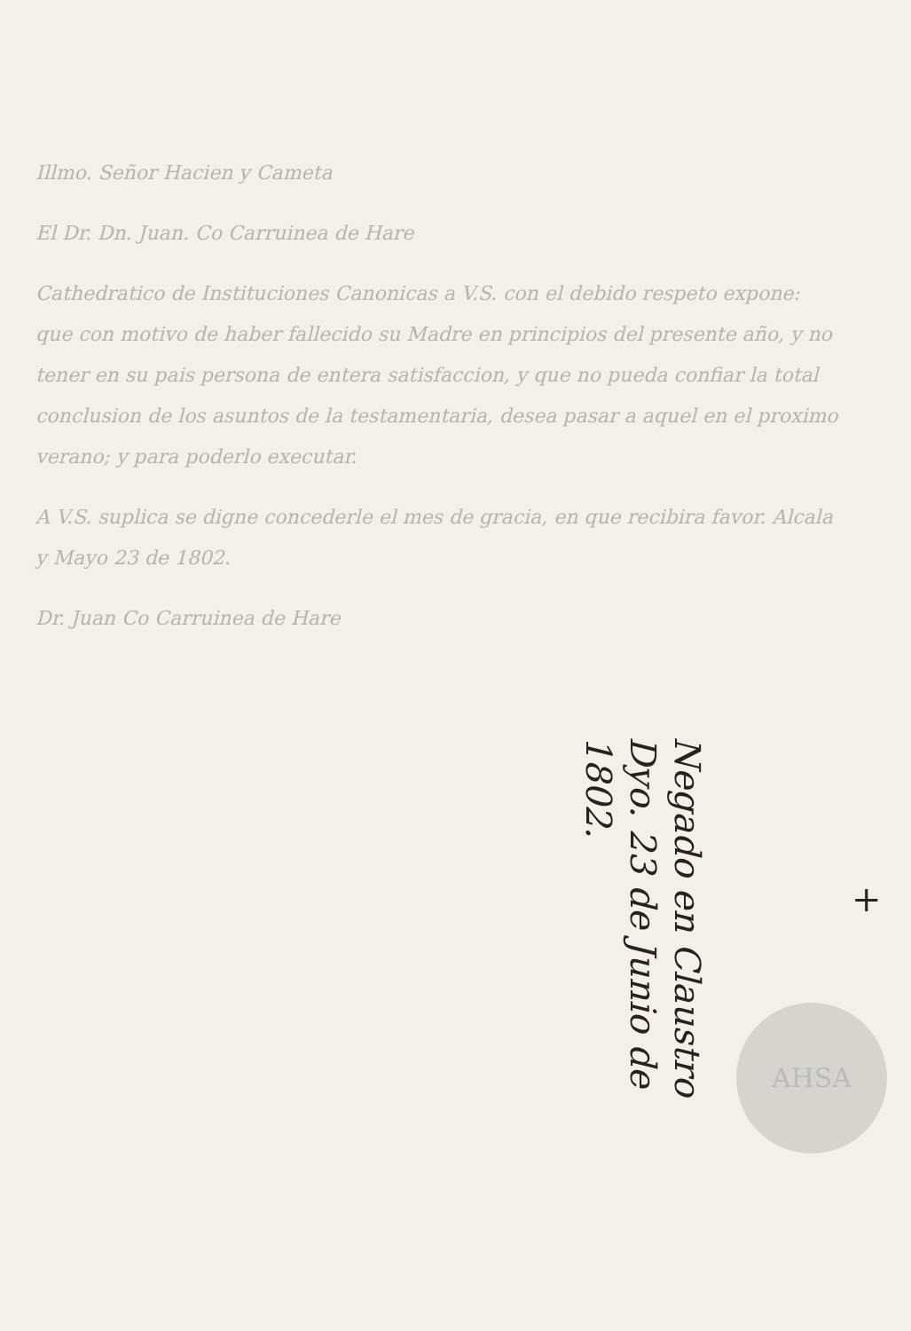Illmo. Señor Hacien y Cameta
El Dr. Dn. Juan. Co Carruinea de Hare
Cathedratico de Instituciones Canonicas a V.S. con el debido respeto expone: que con motivo de haber fallecido su Madre en principios del presente año, y no tener en su pais persona de entera satisfaccion, y que no pueda confiar la total conclusion de los asuntos de la testamentaria, desea pasar a aquel en el proximo verano; y para poderlo executar.
A V.S. suplica se digne concederle el mes de gracia, en que recibira favor. Alcala y Mayo 23 de 1802.
Dr. Juan Co Carruinea de Hare
Negado en Claustro Dyo. 23 de Junio de 1802.
+
AHSA